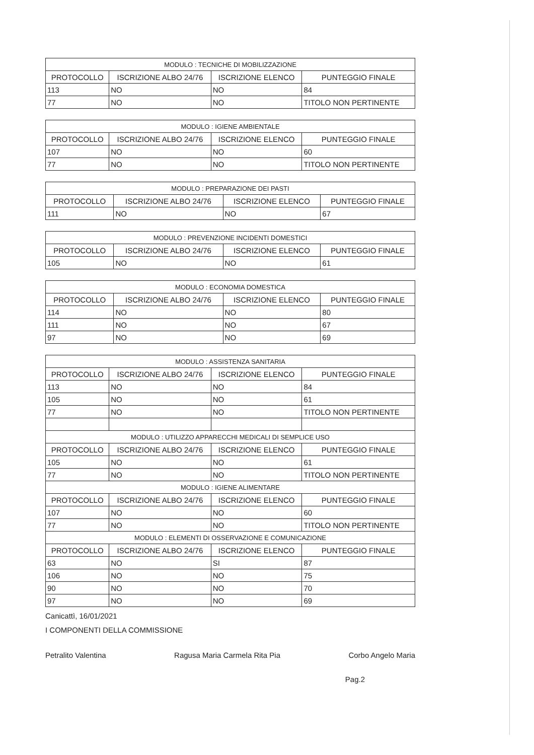| MODULO : TECNICHE DI MOBILIZZAZIONE | | | |
| PROTOCOLLO | ISCRIZIONE ALBO 24/76 | ISCRIZIONE ELENCO | PUNTEGGIO FINALE |
| 113 | NO | NO | 84 |
| 77 | NO | NO | TITOLO NON PERTINENTE |
| MODULO : IGIENE AMBIENTALE | | | |
| PROTOCOLLO | ISCRIZIONE ALBO 24/76 | ISCRIZIONE ELENCO | PUNTEGGIO FINALE |
| 107 | NO | NO | 60 |
| 77 | NO | NO | TITOLO NON PERTINENTE |
| MODULO : PREPARAZIONE DEI PASTI | | | |
| PROTOCOLLO | ISCRIZIONE ALBO 24/76 | ISCRIZIONE ELENCO | PUNTEGGIO FINALE |
| 111 | NO | NO | 67 |
| MODULO : PREVENZIONE INCIDENTI DOMESTICI | | | |
| PROTOCOLLO | ISCRIZIONE ALBO 24/76 | ISCRIZIONE ELENCO | PUNTEGGIO FINALE |
| 105 | NO | NO | 61 |
| MODULO : ECONOMIA DOMESTICA | | | |
| PROTOCOLLO | ISCRIZIONE ALBO 24/76 | ISCRIZIONE ELENCO | PUNTEGGIO FINALE |
| 114 | NO | NO | 80 |
| 111 | NO | NO | 67 |
| 97 | NO | NO | 69 |
| MODULO : ASSISTENZA SANITARIA | | | |
| PROTOCOLLO | ISCRIZIONE ALBO 24/76 | ISCRIZIONE ELENCO | PUNTEGGIO FINALE |
| 113 | NO | NO | 84 |
| 105 | NO | NO | 61 |
| 77 | NO | NO | TITOLO NON PERTINENTE |
| MODULO : UTILIZZO APPARECCHI MEDICALI DI SEMPLICE USO | | | |
| PROTOCOLLO | ISCRIZIONE ALBO 24/76 | ISCRIZIONE ELENCO | PUNTEGGIO FINALE |
| 105 | NO | NO | 61 |
| 77 | NO | NO | TITOLO NON PERTINENTE |
| MODULO : IGIENE ALIMENTARE | | | |
| PROTOCOLLO | ISCRIZIONE ALBO 24/76 | ISCRIZIONE ELENCO | PUNTEGGIO FINALE |
| 107 | NO | NO | 60 |
| 77 | NO | NO | TITOLO NON PERTINENTE |
| MODULO : ELEMENTI DI OSSERVAZIONE E COMUNICAZIONE | | | |
| PROTOCOLLO | ISCRIZIONE ALBO 24/76 | ISCRIZIONE ELENCO | PUNTEGGIO FINALE |
| 63 | NO | SI | 87 |
| 106 | NO | NO | 75 |
| 90 | NO | NO | 70 |
| 97 | NO | NO | 69 |
Canicattì, 16/01/2021
I COMPONENTI DELLA COMMISSIONE
Petralito Valentina Ragusa Maria Carmela Rita Pia Corbo Angelo Maria
Pag.2